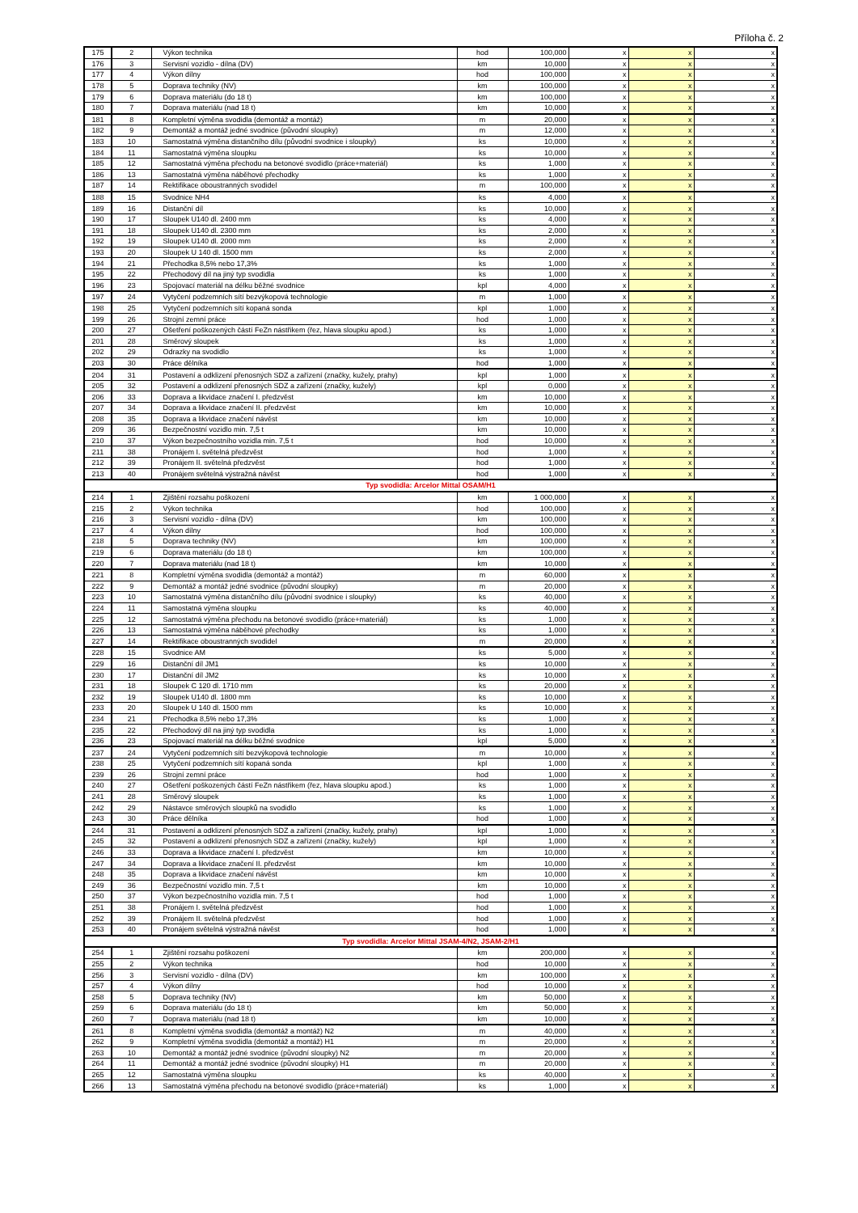Příloha č. 2
| 175 | 2 | Výkon technika | hod | 100,000 | x | x | x |
| 176 | 3 | Servisní vozidlo - dílna (DV) | km | 10,000 | x | x | x |
| 177 | 4 | Výkon dílny | hod | 100,000 | x | x | x |
| 178 | 5 | Doprava techniky (NV) | km | 100,000 | x | x | x |
| 179 | 6 | Doprava materiálu (do 18 t) | km | 100,000 | x | x | x |
| 180 | 7 | Doprava materiálu (nad 18 t) | km | 10,000 | x | x | x |
| 181 | 8 | Kompletní výměna svodidla (demontáž a montáž) | m | 20,000 | x | x | x |
| 182 | 9 | Demontáž a montáž jedné svodnice (původní sloupky) | m | 12,000 | x | x | x |
| 183 | 10 | Samostatná výměna distančního dílu (původní svodnice i sloupky) | ks | 10,000 | x | x | x |
| 184 | 11 | Samostatná výměna sloupku | ks | 10,000 | x | x | x |
| 185 | 12 | Samostatná výměna přechodu na betonové svodidlo (práce+materiál) | ks | 1,000 | x | x | x |
| 186 | 13 | Samostatná výměna náběhové přechodky | ks | 1,000 | x | x | x |
| 187 | 14 | Rektifikace oboustranných svodidel | m | 100,000 | x | x | x |
| 188 | 15 | Svodnice NH4 | ks | 4,000 | x | x | x |
| 189 | 16 | Distanční díl | ks | 10,000 | x | x | x |
| 190 | 17 | Sloupek U140 dl. 2400 mm | ks | 4,000 | x | x | x |
| 191 | 18 | Sloupek U140 dl. 2300 mm | ks | 2,000 | x | x | x |
| 192 | 19 | Sloupek U140 dl. 2000 mm | ks | 2,000 | x | x | x |
| 193 | 20 | Sloupek U 140 dl. 1500 mm | ks | 2,000 | x | x | x |
| 194 | 21 | Přechodka 8,5% nebo 17,3% | ks | 1,000 | x | x | x |
| 195 | 22 | Přechodový díl na jiný typ svodidla | ks | 1,000 | x | x | x |
| 196 | 23 | Spojovací materiál na délku běžné svodnice | kpl | 4,000 | x | x | x |
| 197 | 24 | Vytyčení podzemních sítí bezvýkopová technologie | m | 1,000 | x | x | x |
| 198 | 25 | Vytyčení podzemních sítí kopaná sonda | kpl | 1,000 | x | x | x |
| 199 | 26 | Strojní zemní práce | hod | 1,000 | x | x | x |
| 200 | 27 | Ošetření poškozených částí FeZn nástřikem (řez, hlava sloupku apod.) | ks | 1,000 | x | x | x |
| 201 | 28 | Směrový sloupek | ks | 1,000 | x | x | x |
| 202 | 29 | Odrazky na svodidlo | ks | 1,000 | x | x | x |
| 203 | 30 | Práce dělníka | hod | 1,000 | x | x | x |
| 204 | 31 | Postavení a odklizení přenosných SDZ a zařízení (značky, kužely, prahy) | kpl | 1,000 | x | x | x |
| 205 | 32 | Postavení a odklizení přenosných SDZ a zařízení (značky, kužely) | kpl | 0,000 | x | x | x |
| 206 | 33 | Doprava a likvidace značení I. předzvěst | km | 10,000 | x | x | x |
| 207 | 34 | Doprava a likvidace značení II. předzvěst | km | 10,000 | x | x | x |
| 208 | 35 | Doprava a likvidace značení návěst | km | 10,000 | x | x | x |
| 209 | 36 | Bezpečnostní vozidlo min. 7,5 t | km | 10,000 | x | x | x |
| 210 | 37 | Výkon bezpečnostního vozidla min. 7,5 t | hod | 10,000 | x | x | x |
| 211 | 38 | Pronájem I. světelná předzvěst | hod | 1,000 | x | x | x |
| 212 | 39 | Pronájem II. světelná předzvěst | hod | 1,000 | x | x | x |
| 213 | 40 | Pronájem světelná výstražná návěst | hod | 1,000 | x | x | x |
| Typ svodidla: Arcelor Mittal OSAM/H1 | | | | | | | |
| 214 | 1 | Zjištění rozsahu poškození | km | 1 000,000 | x | x | x |
| 215 | 2 | Výkon technika | hod | 100,000 | x | x | x |
| 216 | 3 | Servisní vozidlo - dílna (DV) | km | 100,000 | x | x | x |
| 217 | 4 | Výkon dílny | hod | 100,000 | x | x | x |
| 218 | 5 | Doprava techniky (NV) | km | 100,000 | x | x | x |
| 219 | 6 | Doprava materiálu (do 18 t) | km | 100,000 | x | x | x |
| 220 | 7 | Doprava materiálu (nad 18 t) | km | 10,000 | x | x | x |
| 221 | 8 | Kompletní výměna svodidla (demontáž a montáž) | m | 60,000 | x | x | x |
| 222 | 9 | Demontáž a montáž jedné svodnice (původní sloupky) | m | 20,000 | x | x | x |
| 223 | 10 | Samostatná výměna distančního dílu (původní svodnice i sloupky) | ks | 40,000 | x | x | x |
| 224 | 11 | Samostatná výměna sloupku | ks | 40,000 | x | x | x |
| 225 | 12 | Samostatná výměna přechodu na betonové svodidlo (práce+materiál) | ks | 1,000 | x | x | x |
| 226 | 13 | Samostatná výměna náběhové přechodky | ks | 1,000 | x | x | x |
| 227 | 14 | Rektifikace oboustranných svodidel | m | 20,000 | x | x | x |
| 228 | 15 | Svodnice AM | ks | 5,000 | x | x | x |
| 229 | 16 | Distanční díl JM1 | ks | 10,000 | x | x | x |
| 230 | 17 | Distanční díl JM2 | ks | 10,000 | x | x | x |
| 231 | 18 | Sloupek C 120 dl. 1710 mm | ks | 20,000 | x | x | x |
| 232 | 19 | Sloupek U140 dl. 1800 mm | ks | 10,000 | x | x | x |
| 233 | 20 | Sloupek U 140 dl. 1500 mm | ks | 10,000 | x | x | x |
| 234 | 21 | Přechodka 8,5% nebo 17,3% | ks | 1,000 | x | x | x |
| 235 | 22 | Přechodový díl na jiný typ svodidla | ks | 1,000 | x | x | x |
| 236 | 23 | Spojovací materiál na délku běžné svodnice | kpl | 5,000 | x | x | x |
| 237 | 24 | Vytyčení podzemních sítí bezvýkopová technologie | m | 10,000 | x | x | x |
| 238 | 25 | Vytyčení podzemních sítí kopaná sonda | kpl | 1,000 | x | x | x |
| 239 | 26 | Strojní zemní práce | hod | 1,000 | x | x | x |
| 240 | 27 | Ošetření poškozených částí FeZn nástřikem (řez, hlava sloupku apod.) | ks | 1,000 | x | x | x |
| 241 | 28 | Směrový sloupek | ks | 1,000 | x | x | x |
| 242 | 29 | Nástavce směrových sloupků na svodidlo | ks | 1,000 | x | x | x |
| 243 | 30 | Práce dělníka | hod | 1,000 | x | x | x |
| 244 | 31 | Postavení a odklizení přenosných SDZ a zařízení (značky, kužely, prahy) | kpl | 1,000 | x | x | x |
| 245 | 32 | Postavení a odklizení přenosných SDZ a zařízení (značky, kužely) | kpl | 1,000 | x | x | x |
| 246 | 33 | Doprava a likvidace značení I. předzvěst | km | 10,000 | x | x | x |
| 247 | 34 | Doprava a likvidace značení II. předzvěst | km | 10,000 | x | x | x |
| 248 | 35 | Doprava a likvidace značení návěst | km | 10,000 | x | x | x |
| 249 | 36 | Bezpečnostní vozidlo min. 7,5 t | km | 10,000 | x | x | x |
| 250 | 37 | Výkon bezpečnostního vozidla min. 7,5 t | hod | 1,000 | x | x | x |
| 251 | 38 | Pronájem I. světelná předzvěst | hod | 1,000 | x | x | x |
| 252 | 39 | Pronájem II. světelná předzvěst | hod | 1,000 | x | x | x |
| 253 | 40 | Pronájem světelná výstražná návěst | hod | 1,000 | x | x | x |
| Typ svodidla: Arcelor Mittal JSAM-4/N2, JSAM-2/H1 | | | | | | | |
| 254 | 1 | Zjištění rozsahu poškození | km | 200,000 | x | x | x |
| 255 | 2 | Výkon technika | hod | 10,000 | x | x | x |
| 256 | 3 | Servisní vozidlo - dílna (DV) | km | 100,000 | x | x | x |
| 257 | 4 | Výkon dílny | hod | 10,000 | x | x | x |
| 258 | 5 | Doprava techniky (NV) | km | 50,000 | x | x | x |
| 259 | 6 | Doprava materiálu (do 18 t) | km | 50,000 | x | x | x |
| 260 | 7 | Doprava materiálu (nad 18 t) | km | 10,000 | x | x | x |
| 261 | 8 | Kompletní výměna svodidla (demontáž a montáž) N2 | m | 40,000 | x | x | x |
| 262 | 9 | Kompletní výměna svodidla (demontáž a montáž) H1 | m | 20,000 | x | x | x |
| 263 | 10 | Demontáž a montáž jedné svodnice (původní sloupky) N2 | m | 20,000 | x | x | x |
| 264 | 11 | Demontáž a montáž jedné svodnice (původní sloupky) H1 | m | 20,000 | x | x | x |
| 265 | 12 | Samostatná výměna sloupku | ks | 40,000 | x | x | x |
| 266 | 13 | Samostatná výměna přechodu na betonové svodidlo (práce+materiál) | ks | 1,000 | x | x | x |